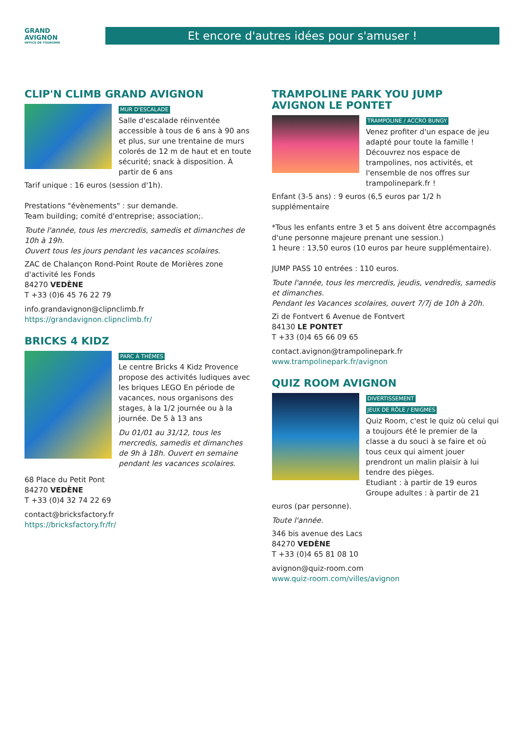GRAND
AVIGNON
OFFICE DE TOURISME
Et encore d'autres idées pour s'amuser !
CLIP'N CLIMB GRAND AVIGNON
MUR D'ESCALADE
Salle d'escalade réinventée accessible à tous de 6 ans à 90 ans et plus, sur une trentaine de murs colorés de 12 m de haut et en toute sécurité; snack à disposition. À partir de 6 ans
Tarif unique : 16 euros (session d'1h).
Prestations "évènements" : sur demande.
Team building; comité d'entreprise; association;.
Toute l'année, tous les mercredis, samedis et dimanches de 10h à 19h.
Ouvert tous les jours pendant les vacances scolaires.
ZAC de Chalançon Rond-Point Route de Morières zone d'activité les Fonds
84270 VEDÈNE
T +33 (0)6 45 76 22 79
info.grandavignon@clipnclimb.fr
https://grandavignon.clipnclimb.fr/
BRICKS 4 KIDZ
PARC À THÈMES
Le centre Bricks 4 Kidz Provence propose des activités ludiques avec les briques LEGO En période de vacances, nous organisons des stages, à la 1/2 journée ou à la journée. De 5 à 13 ans
Du 01/01 au 31/12, tous les mercredis, samedis et dimanches de 9h à 18h. Ouvert en semaine pendant les vacances scolaires.
68 Place du Petit Pont
84270 VEDÈNE
T +33 (0)4 32 74 22 69
contact@bricksfactory.fr
https://bricksfactory.fr/fr/
TRAMPOLINE PARK YOU JUMP AVIGNON LE PONTET
TRAMPOLINE / ACCRO BUNGY
Venez profiter d'un espace de jeu adapté pour toute la famille ! Découvrez nos espace de trampolines, nos activités, et l'ensemble de nos offres sur trampolinepark.fr !
Enfant (3-5 ans) : 9 euros (6,5 euros par 1/2 h supplémentaire
*Tous les enfants entre 3 et 5 ans doivent être accompagnés d'une personne majeure prenant une session.)
1 heure : 13,50 euros (10 euros par heure supplémentaire).
JUMP PASS 10 entrées : 110 euros.
Toute l'année, tous les mercredis, jeudis, vendredis, samedis et dimanches.
Pendant les Vacances scolaires, ouvert 7/7j de 10h à 20h.
Zi de Fontvert 6 Avenue de Fontvert
84130 LE PONTET
T +33 (0)4 65 66 09 65
contact.avignon@trampolinepark.fr
www.trampolinepark.fr/avignon
QUIZ ROOM AVIGNON
DIVERTISSEMENT
JEUX DE RÔLE / ENIGMES
Quiz Room, c'est le quiz où celui qui a toujours été le premier de la classe a du souci à se faire et où tous ceux qui aiment jouer prendront un malin plaisir à lui tendre des pièges.
Etudiant : à partir de 19 euros
Groupe adultes : à partir de 21
euros (par personne).
Toute l'année.
346 bis avenue des Lacs
84270 VEDÈNE
T +33 (0)4 65 81 08 10
avignon@quiz-room.com
www.quiz-room.com/villes/avignon